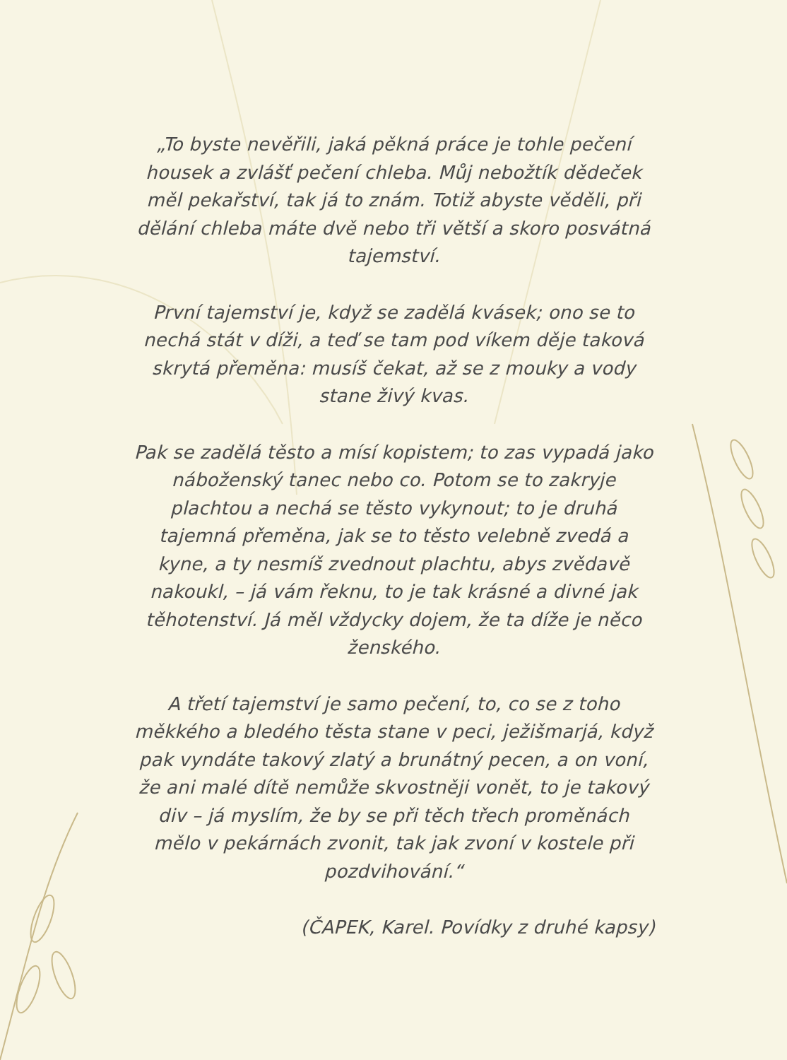„To byste nevěřili, jaká pěkná práce je tohle pečení housek a zvlášť pečení chleba. Můj nebožtík dědeček měl pekařství, tak já to znám. Totiž abyste věděli, při dělání chleba máte dvě nebo tři větší a skoro posvátná tajemství.
První tajemství je, když se zadělá kvásek; ono se to nechá stát v díži, a teď se tam pod víkem děje taková skrytá přeměna: musíš čekat, až se z mouky a vody stane živý kvas.
Pak se zadělá těsto a mísí kopistem; to zas vypadá jako náboženský tanec nebo co. Potom se to zakryje plachtou a nechá se těsto vykynout; to je druhá tajemná přeměna, jak se to těsto velebně zvedá a kyne, a ty nesmíš zvednout plachtu, abys zvědavě nakoukl, – já vám řeknu, to je tak krásné a divné jak těhotenství. Já měl vždycky dojem, že ta díže je něco ženského.
A třetí tajemství je samo pečení, to, co se z toho měkkého a bledého těsta stane v peci, ježišmarjá, když pak vyndáte takový zlatý a brunátný pecen, a on voní, že ani malé dítě nemůže skvostněji vonět, to je takový div – já myslím, že by se při těch třech proměnách mělo v pekárnách zvonit, tak jak zvoní v kostele při pozdvihování.“
(ČAPEK, Karel. Povídky z druhé kapsy)